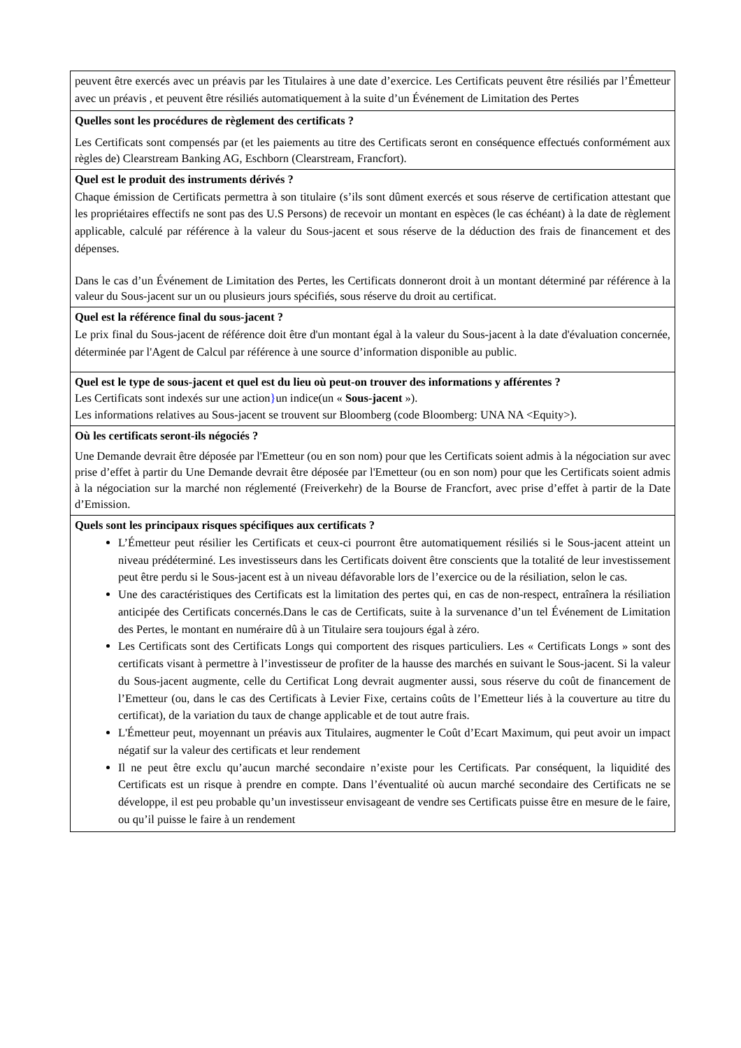| peuvent être exercés avec un préavis par les Titulaires à une date d’exercice. Les Certificats peuvent être résiliés par l’Émetteur avec un préavis , et peuvent être résiliés automatiquement à la suite d’un Événement de Limitation des Pertes |
| Quelles sont les procédures de règlement des certificats ? Les Certificats sont compensés par (et les paiements au titre des Certificats seront en conséquence effectués conformément aux règles de) Clearstream Banking AG, Eschborn (Clearstream, Francfort). |
| Quel est le produit des instruments dérivés ? Chaque émission de Certificats permettra à son titulaire (s’ils sont dûment exercés et sous réserve de certification attestant que les propriétaires effectifs ne sont pas des U.S Persons) de recevoir un montant en espèces (le cas échéant) à la date de règlement applicable, calculé par référence à la valeur du Sous-jacent et sous réserve de la déduction des frais de financement et des dépenses. Dans le cas d’un Événement de Limitation des Pertes, les Certificats donneront droit à un montant déterminé par référence à la valeur du Sous-jacent sur un ou plusieurs jours spécifiés, sous réserve du droit au certificat. |
| Quel est la référence final du sous-jacent ? Le prix final du Sous-jacent de référence doit être d'un montant égal à la valeur du Sous-jacent à la date d'évaluation concernée, déterminée par l'Agent de Calcul par référence à une source d’information disponible au public. |
| Quel est le type de sous-jacent et quel est du lieu où peut-on trouver des informations y afférentes ? Les Certificats sont indexés sur une action } un indice(un « Sous-jacent »). Les informations relatives au Sous-jacent se trouvent sur Bloomberg (code Bloomberg: UNA NA <Equity>). |
| Où les certificats seront-ils négociés ? Une Demande devrait être déposée par l'Emetteur (ou en son nom) pour que les Certificats soient admis à la négociation sur avec prise d’effet à partir du Une Demande devrait être déposée par l'Emetteur (ou en son nom) pour que les Certificats soient admis à la négociation sur la marché non réglementé (Freiverkehr) de la Bourse de Francfort, avec prise d’effet à partir de la Date d’Emission. |
| Quels sont les principaux risques spécifiques aux certificats ? L’Émetteur peut résilier les Certificats et ceux-ci pourront être automatiquement résiliés si le Sous-jacent atteint un niveau prédéterminé. Les investisseurs dans les Certificats doivent être conscients que la totalité de leur investissement peut être perdu si le Sous-jacent est à un niveau défavorable lors de l’exercice ou de la résiliation, selon le cas. Une des caractéristiques des Certificats est la limitation des pertes qui, en cas de non-respect, entraînera la résiliation anticipée des Certificats concernés.Dans le cas de Certificats, suite à la survenance d’un tel Événement de Limitation des Pertes, le montant en numéraire dû à un Titulaire sera toujours égal à zéro. Les Certificats sont des Certificats Longs qui comportent des risques particuliers. Les « Certificats Longs » sont des certificats visant à permettre à l’investisseur de profiter de la hausse des marchés en suivant le Sous-jacent. Si la valeur du Sous-jacent augmente, celle du Certificat Long devrait augmenter aussi, sous réserve du coût de financement de l’Emetteur (ou, dans le cas des Certificats à Levier Fixe, certains coûts de l’Emetteur liés à la couverture au titre du certificat), de la variation du taux de change applicable et de tout autre frais. L'Émetteur peut, moyennant un préavis aux Titulaires, augmenter le Coût d’Ecart Maximum, qui peut avoir un impact négatif sur la valeur des certificats et leur rendement Il ne peut être exclu qu’aucun marché secondaire n’existe pour les Certificats. Par conséquent, la liquidité des Certificats est un risque à prendre en compte. Dans l’éventualité où aucun marché secondaire des Certificats ne se développe, il est peu probable qu’un investisseur envisageant de vendre ses Certificats puisse être en mesure de le faire, ou qu’il puisse le faire à un rendement |